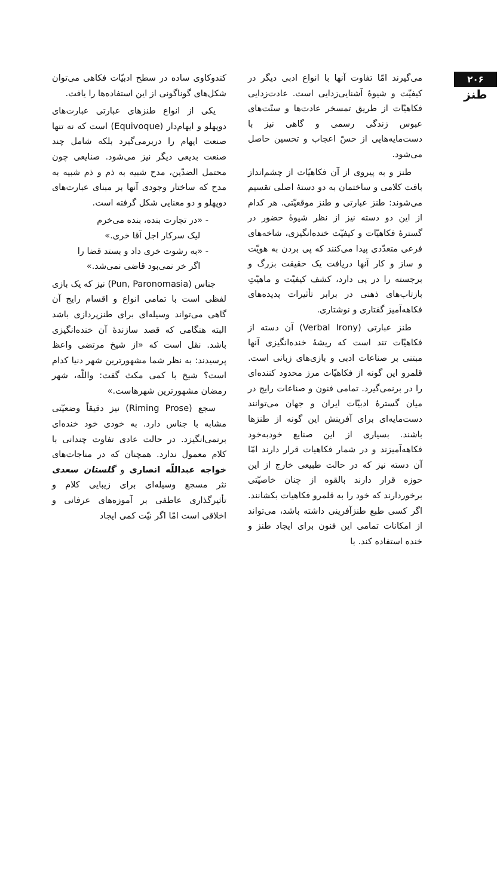۲۰۶
طنز
می‌گیرند امّا تفاوت آنها با انواع ادبی دیگر در کیفیّت و شیوهٔ آشنایی‌زدایی است. عادت‌زدایی فکاهیّات از طریق تمسخر عادت‌ها و سنّت‌های عبوس زندگی رسمی و گاهی نیز با دست‌مایه‌هایی از حسّ اعجاب و تحسین حاصل می‌شود.
طنز و به پیروی از آن فکاهیّات از چشم‌انداز بافت کلامی و ساختمان به دو دستهٔ اصلی تقسیم می‌شوند: طنز عبارتی و طنز موقعیّتی. هر کدام از این دو دسته نیز از نظر شیوهٔ حضور در گسترهٔ فکاهیّات و کیفیّت خنده‌انگیزی، شاخه‌های فرعی متعدّدی پیدا می‌کنند که پی بردن به هویّت و ساز و کار آنها دریافت یک حقیقت بزرگ و برجسته را در پی دارد، کشف کیفیّت و ماهیّتِ بازتاب‌های ذهنی در برابر تأثیرات پدیده‌های فکاهه‌آمیز گفتاری و نوشتاری.
طنز عبارتی (Verbal Irony) آن دسته از فکاهیّات تند است که ریشهٔ خنده‌انگیزی آنها مبتنی بر صناعات ادبی و بازی‌های زبانی است. قلمرو این گونه از فکاهیّات مرز محدود کننده‌ای را در برنمی‌گیرد. تمامی فنون و صناعات رایج در میان گسترهٔ ادبیّات ایران و جهان می‌توانند دست‌مایه‌ای برای آفرینش این گونه از طنزها باشند. بسیاری از این صنایع خودبه‌خود فکاهه‌آمیزند و در شمار فکاهیات قرار دارند امّا آن دسته نیز که در حالت طبیعی خارج از این حوزه قرار دارند بالقوه از چنان خاصیّتی برخوردارند که خود را به قلمرو فکاهیات بکشانند. اگر کسی طبع طنزآفرینی داشته باشد، می‌تواند از امکانات تمامی این فنون برای ایجاد طنز و خنده استفاده کند. با
کندوکاوی ساده در سطح ادبیّات فکاهی می‌توان شکل‌های گوناگونی از این استفاده‌ها را یافت.
یکی از انواع طنزهای عبارتی عبارت‌های دوپهلو و ایهام‌دار (Equivoque) است که نه تنها صنعت ایهام را دربرمی‌گیرد بلکه شامل چند صنعت بدیعی دیگر نیز می‌شود. صنایعی چون محتمل الضدّین، مدح شبیه به ذم و ذم شبیه به مدح که ساختار وجودی آنها بر مبنای عبارت‌های دوپهلو و دو معنایی شکل گرفته است.
- «در تجارت بنده، بنده می‌خرم
لیک سرکار اجل آقا خری.»
- «به رشوت خری داد و بستد قضا را
اگر خر نمی‌بود قاضی نمی‌شد.»
جناس (Pun, Paronomasia) نیز که یک بازی لفظی است با تمامی انواع و اقسام رایج آن گاهی می‌تواند وسیله‌ای برای طنزپردازی باشد البته هنگامی که قصد سازندهٔ آن خنده‌انگیزی باشد. نقل است که «از شیخ مرتضی واعظ پرسیدند: به نظر شما مشهورترین شهر دنیا کدام است؟ شیخ با کمی مکث گفت: واللّه، شهر رمضان مشهورترین شهرهاست.»
سجع (Riming Prose) نیز دقیقاً وضعیّتی مشابه با جناس دارد. به خودی خود خنده‌ای برنمی‌انگیزد. در حالت عادی تفاوت چندانی با کلام معمول ندارد. همچنان که در مناجات‌های خواجه عبداللّه انصاری و گلستان سعدی نثر مسجع وسیله‌ای برای زیبایی کلام و تأثیرگذاری عاطفی بر آموزه‌های عرفانی و اخلاقی است امّا اگر نیّت کمی ایجاد